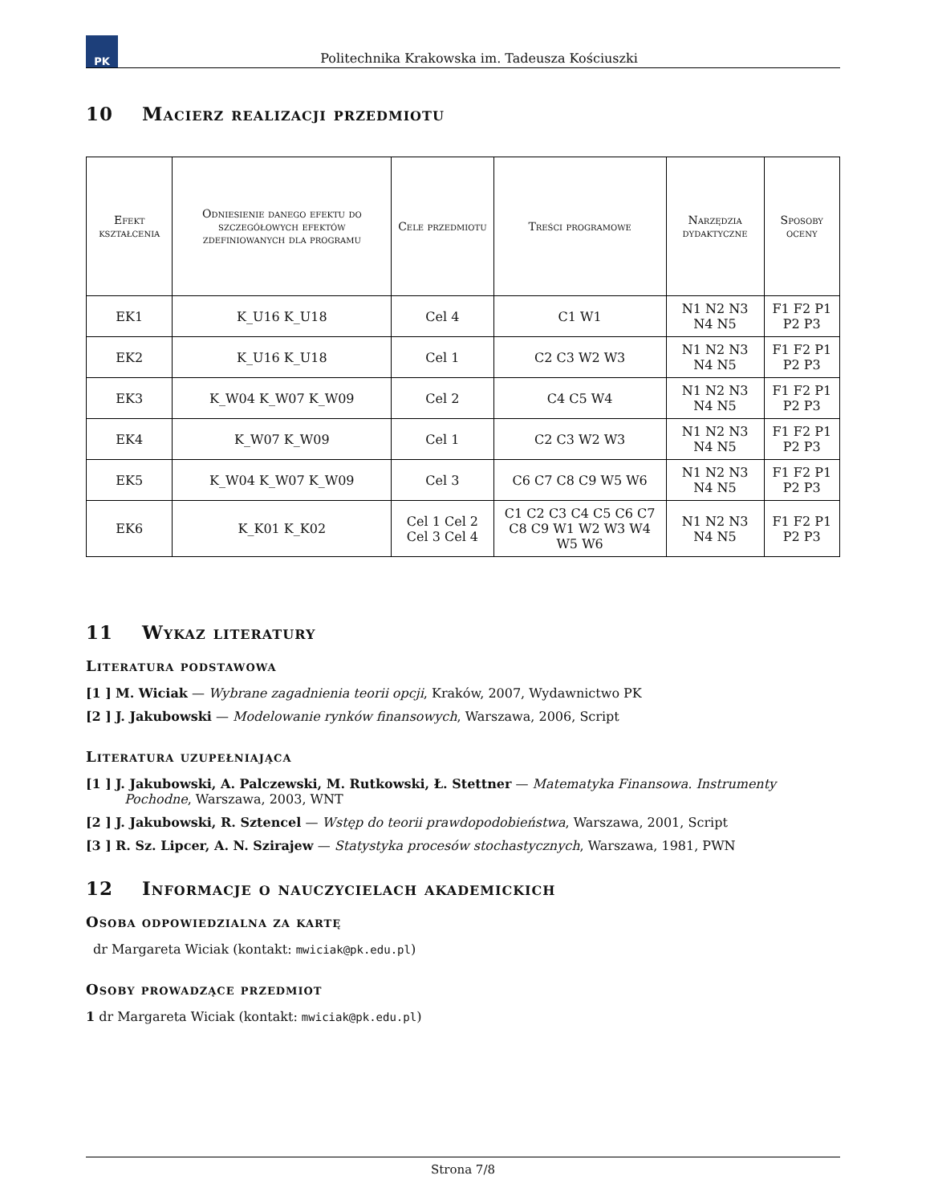PK
Politechnika Krakowska im. Tadeusza Kościuszki
10 Macierz realizacji przedmiotu
| Efekt kształcenia | Odniesienie danego efektu do szczegółowych efektów zdefiniowanych dla programu | Cele przedmiotu | Treści programowe | Narzędzia dydaktyczne | Sposoby oceny |
| --- | --- | --- | --- | --- | --- |
| EK1 | K_U16 K_U18 | Cel 4 | C1 W1 | N1 N2 N3 N4 N5 | F1 F2 P1 P2 P3 |
| EK2 | K_U16 K_U18 | Cel 1 | C2 C3 W2 W3 | N1 N2 N3 N4 N5 | F1 F2 P1 P2 P3 |
| EK3 | K_W04 K_W07 K_W09 | Cel 2 | C4 C5 W4 | N1 N2 N3 N4 N5 | F1 F2 P1 P2 P3 |
| EK4 | K_W07 K_W09 | Cel 1 | C2 C3 W2 W3 | N1 N2 N3 N4 N5 | F1 F2 P1 P2 P3 |
| EK5 | K_W04 K_W07 K_W09 | Cel 3 | C6 C7 C8 C9 W5 W6 | N1 N2 N3 N4 N5 | F1 F2 P1 P2 P3 |
| EK6 | K_K01 K_K02 | Cel 1 Cel 2 Cel 3 Cel 4 | C1 C2 C3 C4 C5 C6 C7 C8 C9 W1 W2 W3 W4 W5 W6 | N1 N2 N3 N4 N5 | F1 F2 P1 P2 P3 |
11 Wykaz literatury
Literatura podstawowa
[1 ] M. Wiciak — Wybrane zagadnienia teorii opcji, Kraków, 2007, Wydawnictwo PK
[2 ] J. Jakubowski — Modelowanie rynków finansowych, Warszawa, 2006, Script
Literatura uzupełniająca
[1 ] J. Jakubowski, A. Palczewski, M. Rutkowski, Ł. Stettner — Matematyka Finansowa. Instrumenty Pochodne, Warszawa, 2003, WNT
[2 ] J. Jakubowski, R. Sztencel — Wstęp do teorii prawdopodobieństwa, Warszawa, 2001, Script
[3 ] R. Sz. Lipcer, A. N. Szirajew — Statystyka procesów stochastycznych, Warszawa, 1981, PWN
12 Informacje o nauczycielach akademickich
Osoba odpowiedzialna za kartę
dr Margareta Wiciak (kontakt: mwiciak@pk.edu.pl)
Osoby prowadzące przedmiot
1 dr Margareta Wiciak (kontakt: mwiciak@pk.edu.pl)
Strona 7/8